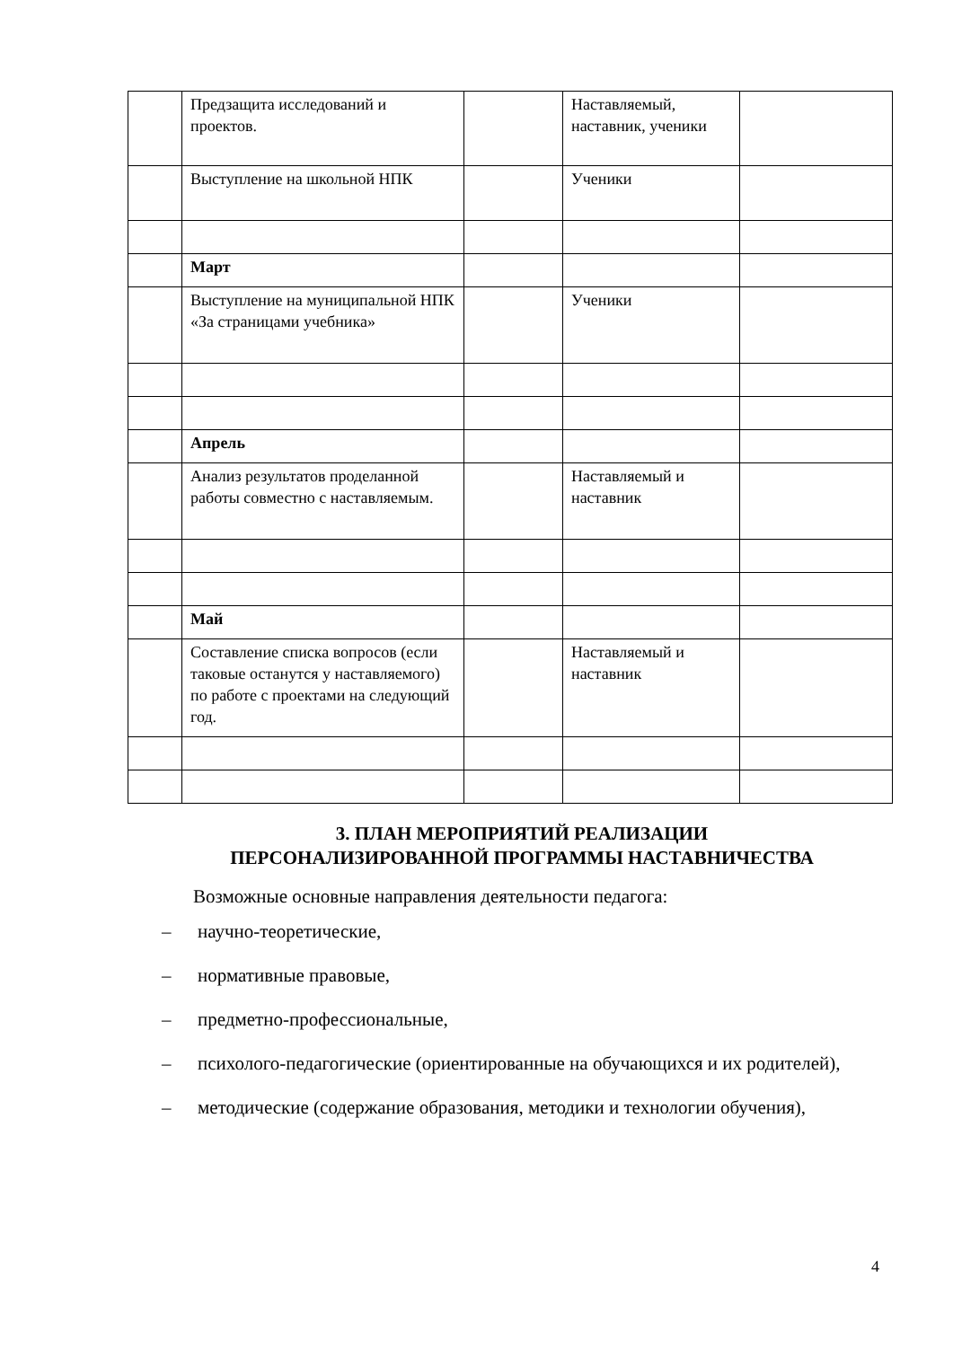| | Предзащита исследований и проектов. | | Наставляемый, наставник, ученики | |
| | Выступление на школьной НПК | | Ученики | |
| | Март | | | |
| | Выступление на муниципальной НПК «За страницами учебника» | | Ученики | |
| | Апрель | | | |
| | Анализ результатов проделанной работы совместно с наставляемым. | | Наставляемый и наставник | |
| | Май | | | |
| | Составление списка вопросов (если таковые останутся у наставляемого) по работе с проектами на следующий год. | | Наставляемый и наставник | |
3. ПЛАН МЕРОПРИЯТИЙ РЕАЛИЗАЦИИ
ПЕРСОНАЛИЗИРОВАННОЙ ПРОГРАММЫ НАСТАВНИЧЕСТВА
Возможные основные направления деятельности педагога:
– научно-теоретические,
– нормативные правовые,
– предметно-профессиональные,
– психолого-педагогические (ориентированные на обучающихся и их родителей),
– методические (содержание образования, методики и технологии обучения),
4